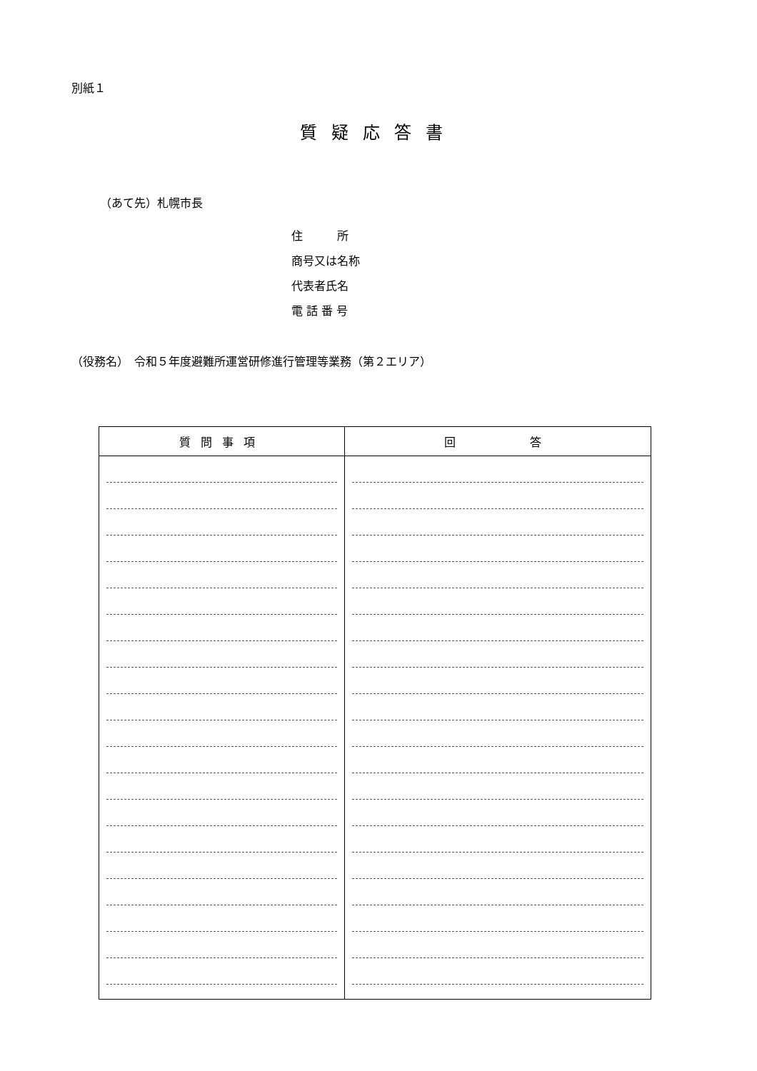別紙１
質疑応答書
（あて先）札幌市長
住　　　所
商号又は名称
代表者氏名
電 話 番 号
（役務名）　令和５年度避難所運営研修進行管理等業務（第２エリア）
| 質問事項 | 回 答 |
| --- | --- |